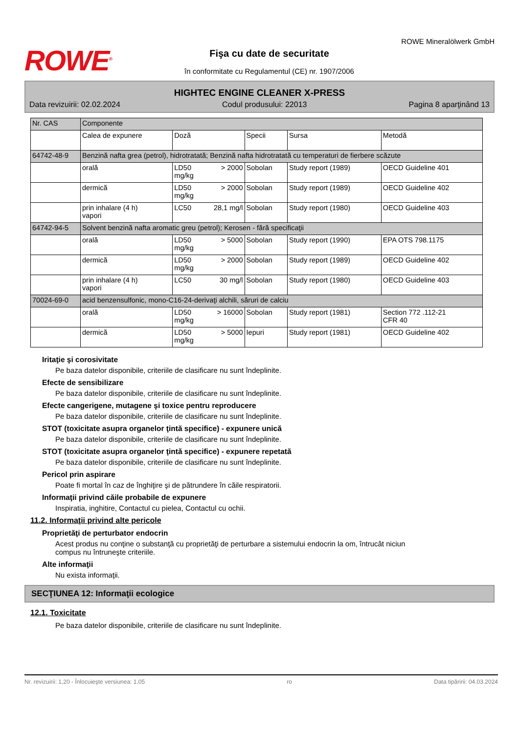ROWE<sup>®</sup>
Fişa cu date de securitate
în conformitate cu Regulamentul (CE) nr. 1907/2006
ROWE Mineralölwerk GmbH
HIGHTEC ENGINE CLEANER X-PRESS
Data revizuirii: 02.02.2024 Codul produsului: 22013 Pagina 8 aparţinând 13
| Nr. CAS | Componente | | | | |
| --- | --- | --- | --- | --- | --- |
| | Calea de expunere | Doză | Specii | Sursa | Metodă |
| 64742-48-9 | Benzină nafta grea (petrol), hidrotratată; Benzină nafta hidrotratată cu temperaturi de fierbere scăzute | | | | |
| | orală | LD50 > 2000 mg/kg | Sobolan | Study report (1989) | OECD Guideline 401 |
| | dermică | LD50 > 2000 mg/kg | Sobolan | Study report (1989) | OECD Guideline 402 |
| | prin inhalare (4 h) vapori | LC50 28,1 mg/l | Sobolan | Study report (1980) | OECD Guideline 403 |
| 64742-94-5 | Solvent benzină nafta aromatic greu (petrol); Kerosen - fără specificaţii | | | | |
| | orală | LD50 > 5000 mg/kg | Sobolan | Study report (1990) | EPA OTS 798.1175 |
| | dermică | LD50 > 2000 mg/kg | Sobolan | Study report (1989) | OECD Guideline 402 |
| | prin inhalare (4 h) vapori | LC50 30 mg/l | Sobolan | Study report (1980) | OECD Guideline 403 |
| 70024-69-0 | acid benzensulfonic, mono-C16-24-derivaţi alchili, săruri de calciu | | | | |
| | orală | LD50 > 16000 mg/kg | Sobolan | Study report (1981) | Section 772 .112-21 CFR 40 |
| | dermică | LD50 > 5000 mg/kg | Iepuri | Study report (1981) | OECD Guideline 402 |
Iritaţie şi corosivitate
Pe baza datelor disponibile, criteriile de clasificare nu sunt îndeplinite.
Efecte de sensibilizare
Pe baza datelor disponibile, criteriile de clasificare nu sunt îndeplinite.
Efecte cangerigene, mutagene şi toxice pentru reproducere
Pe baza datelor disponibile, criteriile de clasificare nu sunt îndeplinite.
STOT (toxicitate asupra organelor ţintă specifice) - expunere unică
Pe baza datelor disponibile, criteriile de clasificare nu sunt îndeplinite.
STOT (toxicitate asupra organelor ţintă specifice) - expunere repetată
Pe baza datelor disponibile, criteriile de clasificare nu sunt îndeplinite.
Pericol prin aspirare
Poate fi mortal în caz de înghiţire şi de pătrundere în căile respiratorii.
Informaţii privind căile probabile de expunere
Inspiratia, inghitire, Contactul cu pielea, Contactul cu ochii.
11.2. Informaţii privind alte pericole
Proprietăţi de perturbator endocrin
Acest produs nu conţine o substanţă cu proprietăţi de perturbare a sistemului endocrin la om, întrucât niciun
compus nu întruneşte criteriile.
Alte informaţii
Nu exista informaţii.
SECŢIUNEA 12: Informaţii ecologice
12.1. Toxicitate
Pe baza datelor disponibile, criteriile de clasificare nu sunt îndeplinite.
Nr. revizuirii: 1,20 - Înlocuieşte versiunea: 1,05 ro Data tipăririi: 04.03.2024